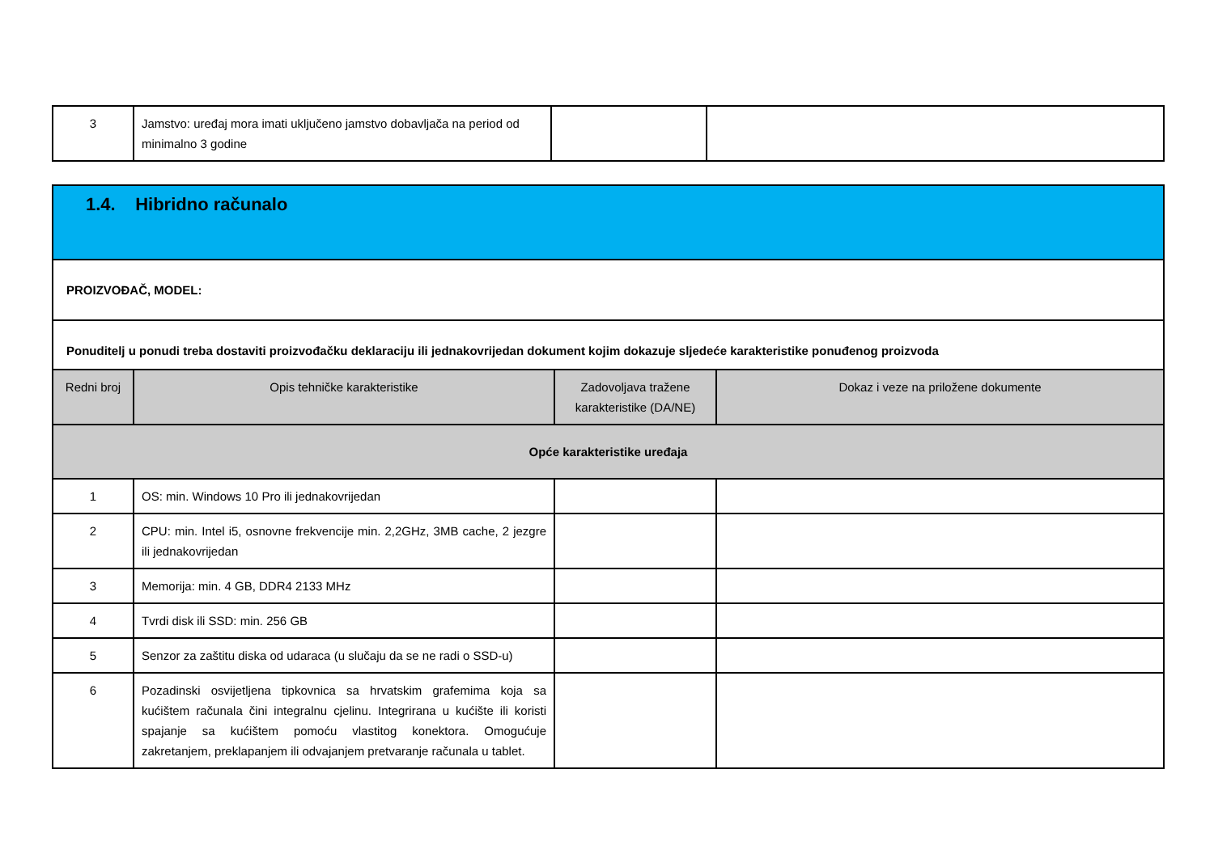| 3 | Jamstvo: uređaj mora imati uključeno jamstvo dobavljača na period od minimalno 3 godine | | |
| 1.4. Hibridno računalo | | | |
| PROIZVOĐAČ, MODEL: | | | |
| Ponuditelj u ponudi treba dostaviti proizvođačku deklaraciju ili jednakovrijedan dokument kojim dokazuje sljedeće karakteristike ponuđenog proizvoda | | | |
| Redni broj | Opis tehničke karakteristike | Zadovoljava tražene karakteristike (DA/NE) | Dokaz i veze na priložene dokumente |
| Opće karakteristike uređaja | | | |
| 1 | OS: min. Windows 10 Pro ili jednakovrijedan | | |
| 2 | CPU: min. Intel i5, osnovne frekvencije min. 2,2GHz, 3MB cache, 2 jezgre ili jednakovrijedan | | |
| 3 | Memorija: min. 4 GB, DDR4 2133 MHz | | |
| 4 | Tvrdi disk ili SSD: min. 256 GB | | |
| 5 | Senzor za zaštitu diska od udaraca (u slučaju da se ne radi o SSD-u) | | |
| 6 | Pozadinski osvijetljena tipkovnica sa hrvatskim grafemima koja sa kućištem računala čini integralnu cjelinu. Integrirana u kućište ili koristi spajanje sa kućištem pomoću vlastitog konektora. Omogućuje zakretanjem, preklapanjem ili odvajanjem pretvaranje računala u tablet. | | |